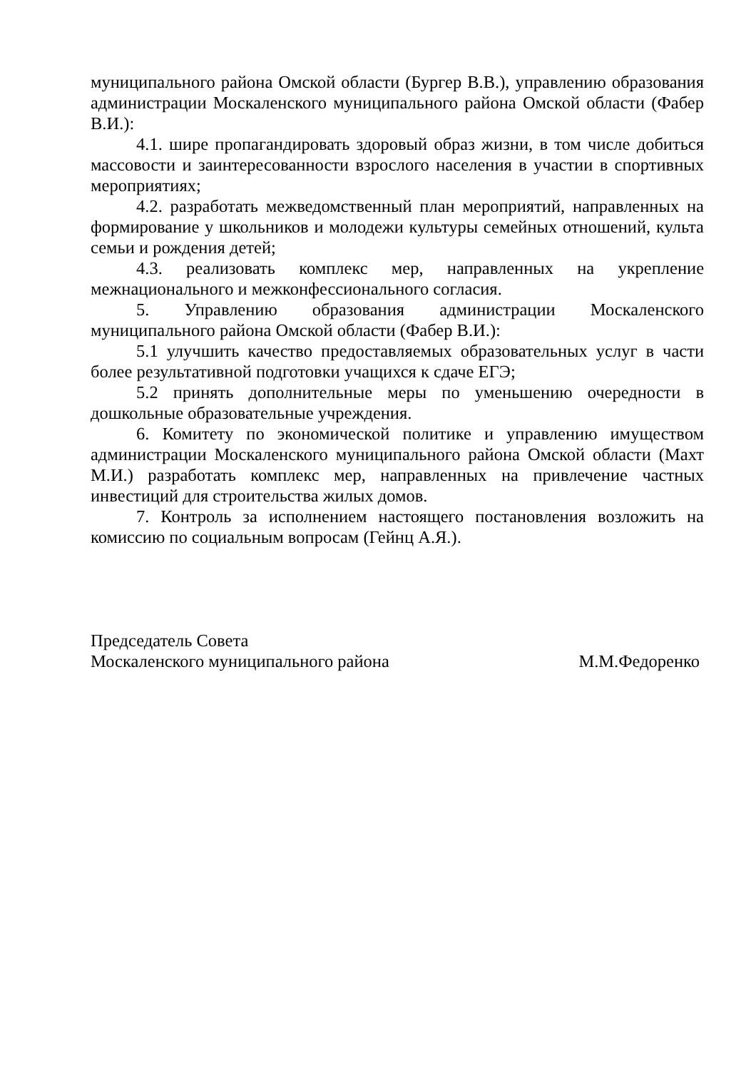муниципального района Омской области (Бургер В.В.), управлению образования администрации Москаленского муниципального района Омской области (Фабер В.И.):
4.1. шире пропагандировать здоровый образ жизни, в том числе добиться массовости и заинтересованности взрослого населения в участии в спортивных мероприятиях;
4.2. разработать межведомственный план мероприятий, направленных на формирование у школьников и молодежи культуры семейных отношений, культа семьи и рождения детей;
4.3. реализовать комплекс мер, направленных на укрепление межнационального и межконфессионального согласия.
5. Управлению образования администрации Москаленского муниципального района Омской области (Фабер В.И.):
5.1 улучшить качество предоставляемых образовательных услуг в части более результативной подготовки учащихся к сдаче ЕГЭ;
5.2 принять дополнительные меры по уменьшению очередности в дошкольные образовательные учреждения.
6. Комитету по экономической политике и управлению имуществом администрации Москаленского муниципального района Омской области (Махт М.И.) разработать комплекс мер, направленных на привлечение частных инвестиций для строительства жилых домов.
7. Контроль за исполнением настоящего постановления возложить на комиссию по социальным вопросам (Гейнц А.Я.).
Председатель Совета
Москаленского муниципального района
М.М.Федоренко